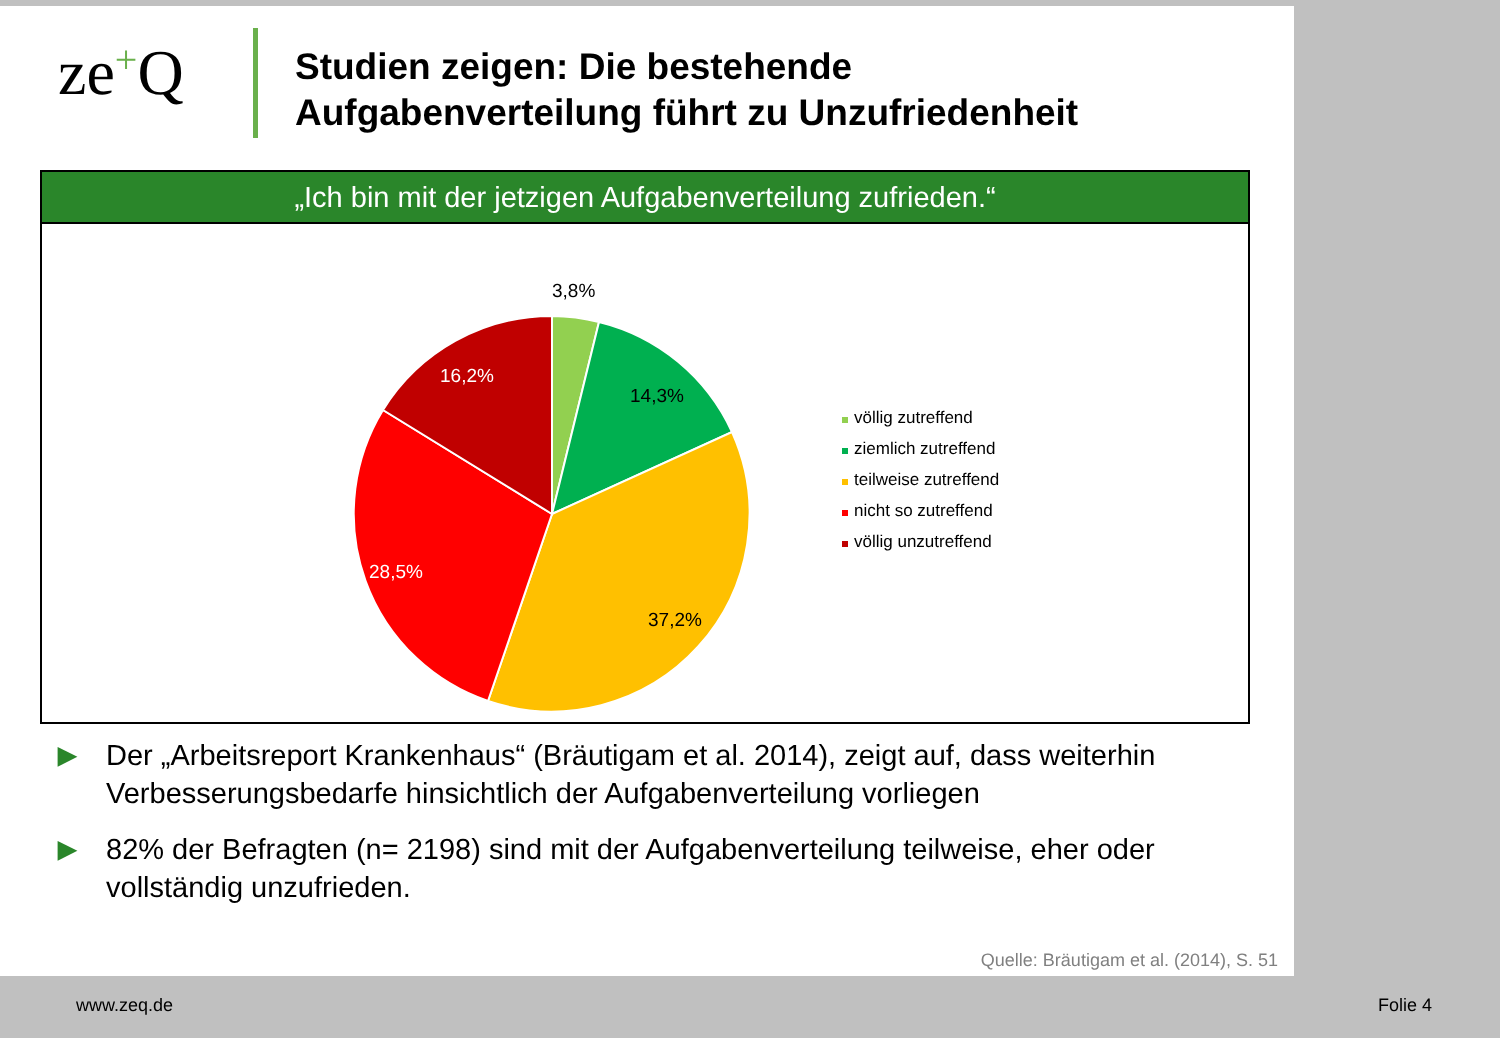ze+Q
Studien zeigen: Die bestehende
Aufgabenverteilung führt zu Unzufriedenheit
„Ich bin mit der jetzigen Aufgabenverteilung zufrieden.“
3,8%
14,3%
37,2%
28,5%
16,2%
völlig zutreffend
ziemlich zutreffend
teilweise zutreffend
nicht so zutreffend
völlig unzutreffend
▶ Der „Arbeitsreport Krankenhaus“ (Bräutigam et al. 2014), zeigt auf, dass weiterhin Verbesserungsbedarfe hinsichtlich der Aufgabenverteilung vorliegen
▶ 82% der Befragten (n= 2198) sind mit der Aufgabenverteilung teilweise, eher oder vollständig unzufrieden.
Quelle: Bräutigam et al. (2014), S. 51
www.zeq.de Folie 4